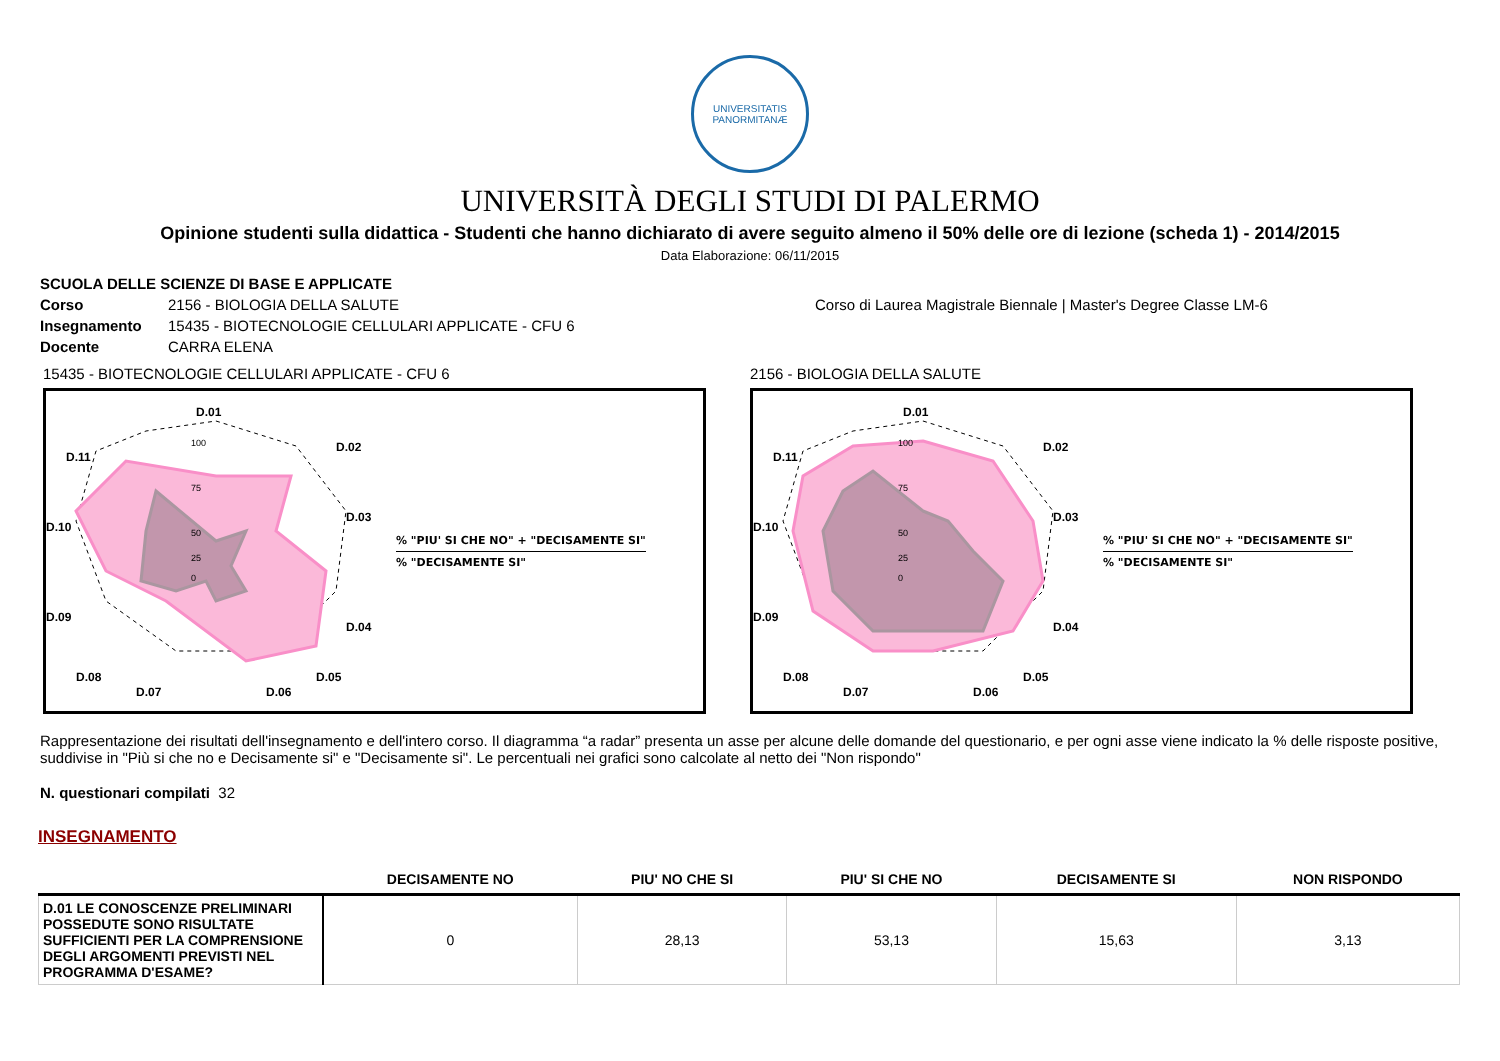UNIVERSITATIS
PANORMITANÆ
UNIVERSITÀ DEGLI STUDI DI PALERMO
Opinione studenti sulla didattica - Studenti che hanno dichiarato di avere seguito almeno il 50% delle ore di lezione (scheda 1) - 2014/2015
Data Elaborazione: 06/11/2015
SCUOLA DELLE SCIENZE DI BASE E APPLICATE
Corso 2156 - BIOLOGIA DELLA SALUTE Corso di Laurea Magistrale Biennale | Master's Degree Classe LM-6
Insegnamento 15435 - BIOTECNOLOGIE CELLULARI APPLICATE - CFU 6
Docente CARRA ELENA
15435 - BIOTECNOLOGIE CELLULARI APPLICATE - CFU 6
D.01
D.11
D.02
D.10
D.03
D.09
D.04
D.08
D.05
D.07
D.06
100
75
50
25
0
% "PIU' SI CHE NO" + "DECISAMENTE SI"
% "DECISAMENTE SI"
2156 - BIOLOGIA DELLA SALUTE
D.01
D.11
D.02
D.10
D.03
D.09
D.04
D.08
D.05
D.07
D.06
100
75
50
25
0
% "PIU' SI CHE NO" + "DECISAMENTE SI"
% "DECISAMENTE SI"
Rappresentazione dei risultati dell'insegnamento e dell'intero corso. Il diagramma “a radar” presenta un asse per alcune delle domande del questionario, e per ogni asse viene indicato la % delle risposte positive, suddivise in "Più si che no e Decisamente si" e "Decisamente si". Le percentuali nei grafici sono calcolate al netto dei "Non rispondo"
N. questionari compilati 32
INSEGNAMENTO
| | DECISAMENTE NO | PIU' NO CHE SI | PIU' SI CHE NO | DECISAMENTE SI | NON RISPONDO |
| --- | --- | --- | --- | --- | --- |
| D.01 LE CONOSCENZE PRELIMINARI POSSEDUTE SONO RISULTATE SUFFICIENTI PER LA COMPRENSIONE DEGLI ARGOMENTI PREVISTI NEL PROGRAMMA D'ESAME? | 0 | 28,13 | 53,13 | 15,63 | 3,13 |